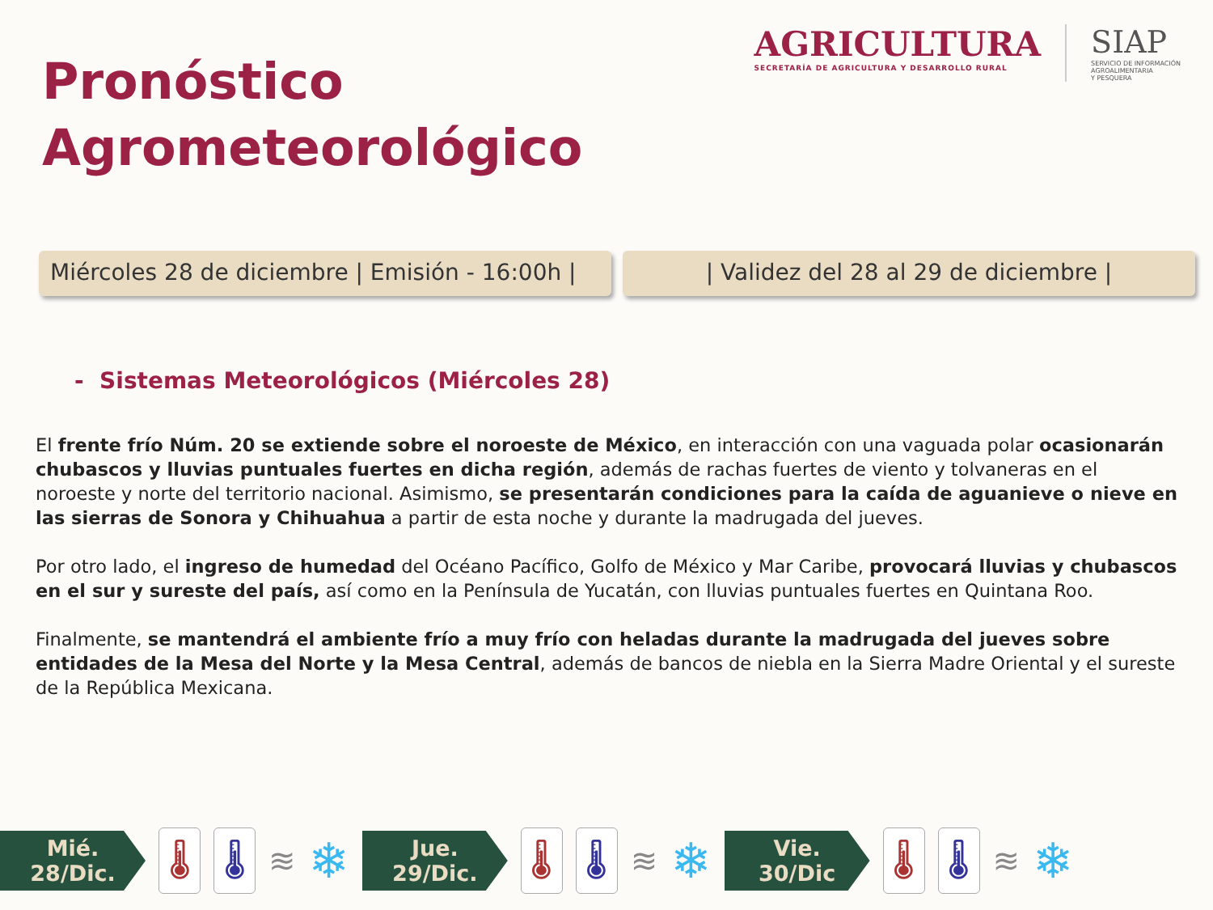Pronóstico
Agrometeorológico
AGRICULTURA
SECRETARÍA DE AGRICULTURA Y DESARROLLO RURAL
SIAP
SERVICIO DE INFORMACIÓN
AGROALIMENTARIA
Y PESQUERA
Miércoles 28 de diciembre | Emisión - 16:00h |
| Validez del 28 al 29 de diciembre |
- Sistemas Meteorológicos (Miércoles 28)
El frente frío Núm. 20 se extiende sobre el noroeste de México, en interacción con una vaguada polar ocasionarán chubascos y lluvias puntuales fuertes en dicha región, además de rachas fuertes de viento y tolvaneras en el noroeste y norte del territorio nacional. Asimismo, se presentarán condiciones para la caída de aguanieve o nieve en las sierras de Sonora y Chihuahua a partir de esta noche y durante la madrugada del jueves.
Por otro lado, el ingreso de humedad del Océano Pacífico, Golfo de México y Mar Caribe, provocará lluvias y chubascos en el sur y sureste del país, así como en la Península de Yucatán, con lluvias puntuales fuertes en Quintana Roo.
Finalmente, se mantendrá el ambiente frío a muy frío con heladas durante la madrugada del jueves sobre entidades de la Mesa del Norte y la Mesa Central, además de bancos de niebla en la Sierra Madre Oriental y el sureste de la República Mexicana.
Mié.
28/Dic.
🌡 🌡
≋ ❄
Jue.
29/Dic.
🌡 🌡
≋ ❄
Vie.
30/Dic
🌡 🌡
≋ ❄